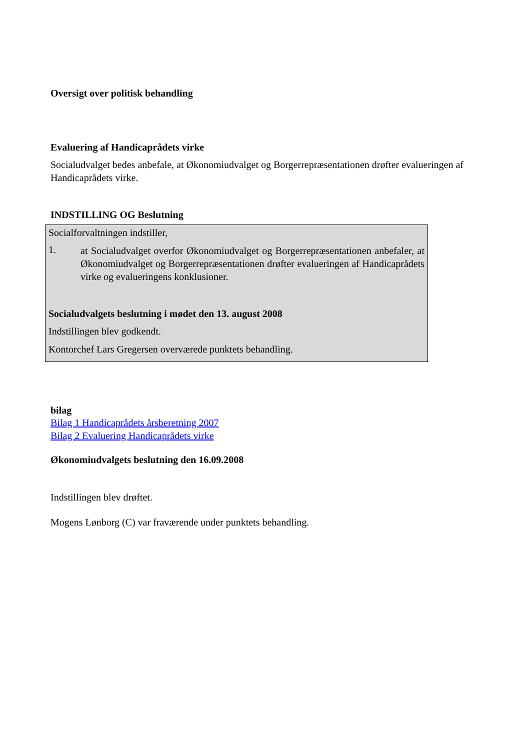Oversigt over politisk behandling
Evaluering af Handicaprådets virke
Socialudvalget bedes anbefale, at Økonomiudvalget og Borgerrepræsentationen drøfter evalueringen af Handicaprådets virke.
INDSTILLING OG Beslutning
Socialforvaltningen indstiller,
1.
at Socialudvalget overfor Økonomiudvalget og Borgerrepræsentationen anbefaler, at Økonomiudvalget og Borgerrepræsentationen drøfter evalueringen af Handicaprådets virke og evalueringens konklusioner.
Socialudvalgets beslutning i mødet den 13. august 2008
Indstillingen blev godkendt.
Kontorchef Lars Gregersen overværede punktets behandling.
bilag
Bilag 1 Handicaprådets årsberetning 2007
Bilag 2 Evaluering Handicaprådets virke
Økonomiudvalgets beslutning den 16.09.2008
Indstillingen blev drøftet.
Mogens Lønborg (C) var fraværende under punktets behandling.